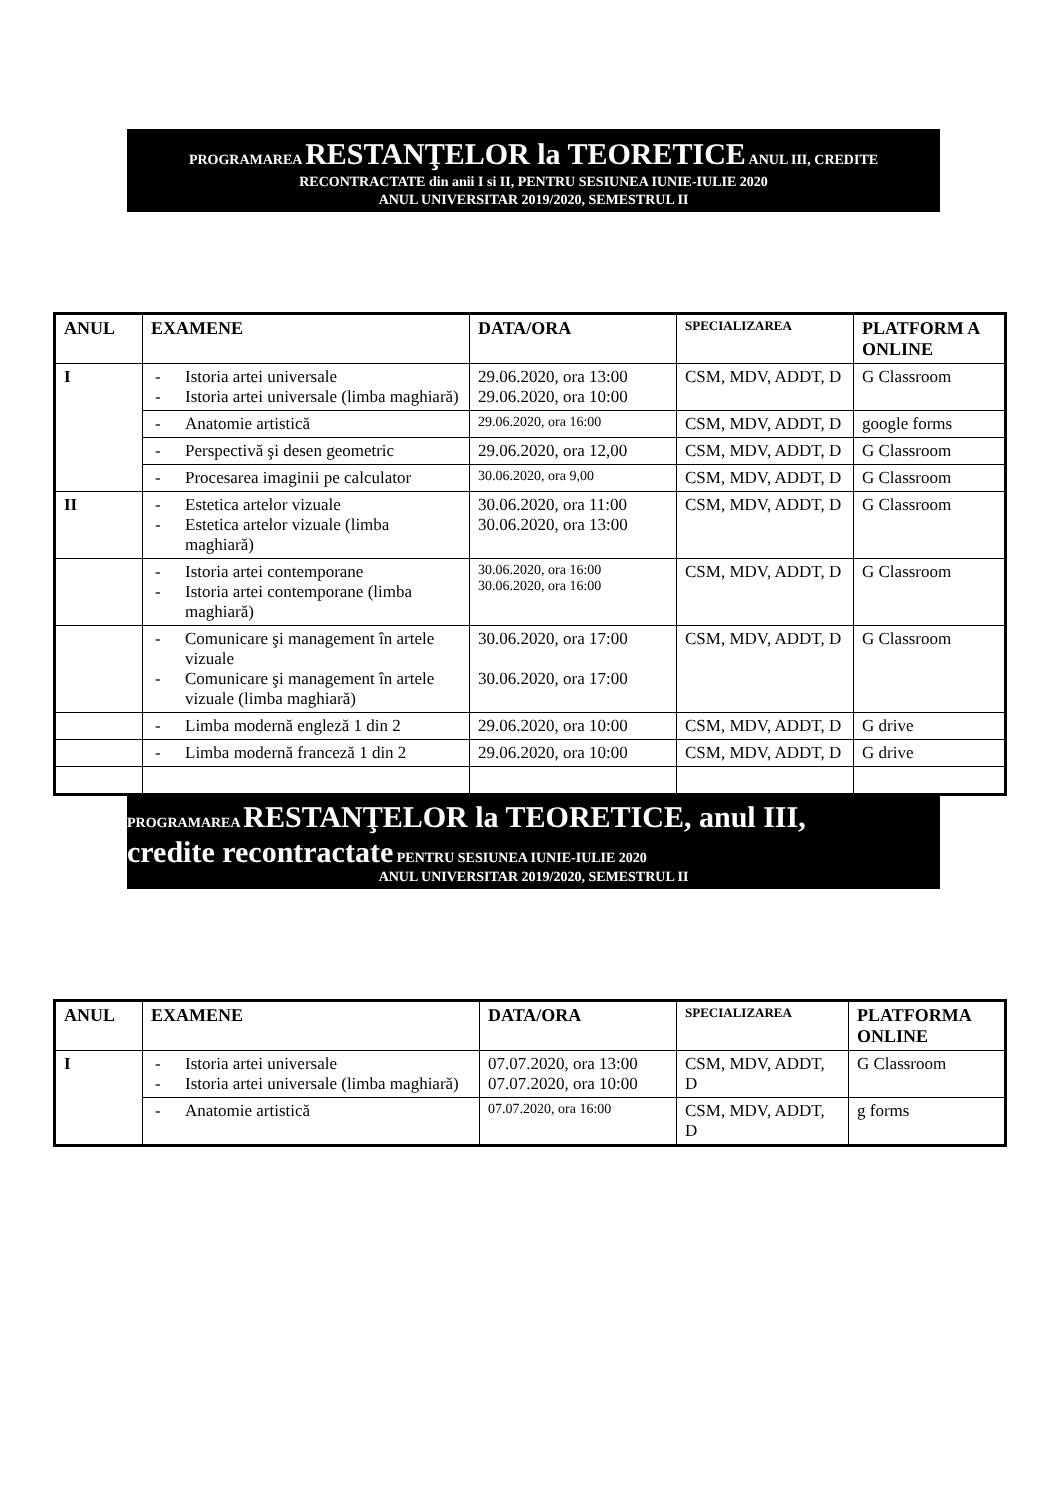PROGRAMAREA RESTANŢELOR la TEORETICE ANUL III, CREDITE
RECONTRACTATE din anii I si II, PENTRU SESIUNEA IUNIE-IULIE 2020
ANUL UNIVERSITAR 2019/2020, SEMESTRUL II
| ANUL | EXAMENE | DATA/ORA | SPECIALIZAREA | PLATFORM A ONLINE |
| --- | --- | --- | --- | --- |
| I | - Istoria artei universale - Istoria artei universale (limba maghiară) | 29.06.2020, ora 13:00 29.06.2020, ora 10:00 | CSM, MDV, ADDT, D | G Classroom |
| | - Anatomie artistică | 29.06.2020, ora 16:00 | CSM, MDV, ADDT, D | google forms |
| | - Perspectivă şi desen geometric | 29.06.2020, ora 12,00 | CSM, MDV, ADDT, D | G Classroom |
| | - Procesarea imaginii pe calculator | 30.06.2020, ora 9,00 | CSM, MDV, ADDT, D | G Classroom |
| II | - Estetica artelor vizuale - Estetica artelor vizuale (limba maghiară) | 30.06.2020, ora 11:00 30.06.2020, ora 13:00 | CSM, MDV, ADDT, D | G Classroom |
| | - Istoria artei contemporane - Istoria artei contemporane (limba maghiară) | 30.06.2020, ora 16:00 30.06.2020, ora 16:00 | CSM, MDV, ADDT, D | G Classroom |
| | - Comunicare şi management în artele vizuale - Comunicare şi management în artele vizuale (limba maghiară) | 30.06.2020, ora 17:00 30.06.2020, ora 17:00 | CSM, MDV, ADDT, D | G Classroom |
| | - Limba modernă engleză 1 din 2 | 29.06.2020, ora 10:00 | CSM, MDV, ADDT, D | G drive |
| | - Limba modernă franceză 1 din 2 | 29.06.2020, ora 10:00 | CSM, MDV, ADDT, D | G drive |
PROGRAMAREA RESTANŢELOR la TEORETICE, anul III,
credite recontractate PENTRU SESIUNEA IUNIE-IULIE 2020
ANUL UNIVERSITAR 2019/2020, SEMESTRUL II
| ANUL | EXAMENE | DATA/ORA | SPECIALIZAREA | PLATFORMA ONLINE |
| --- | --- | --- | --- | --- |
| I | - Istoria artei universale - Istoria artei universale (limba maghiară) | 07.07.2020, ora 13:00 07.07.2020, ora 10:00 | CSM, MDV, ADDT, D | G Classroom |
| | - Anatomie artistică | 07.07.2020, ora 16:00 | CSM, MDV, ADDT, D | g forms |